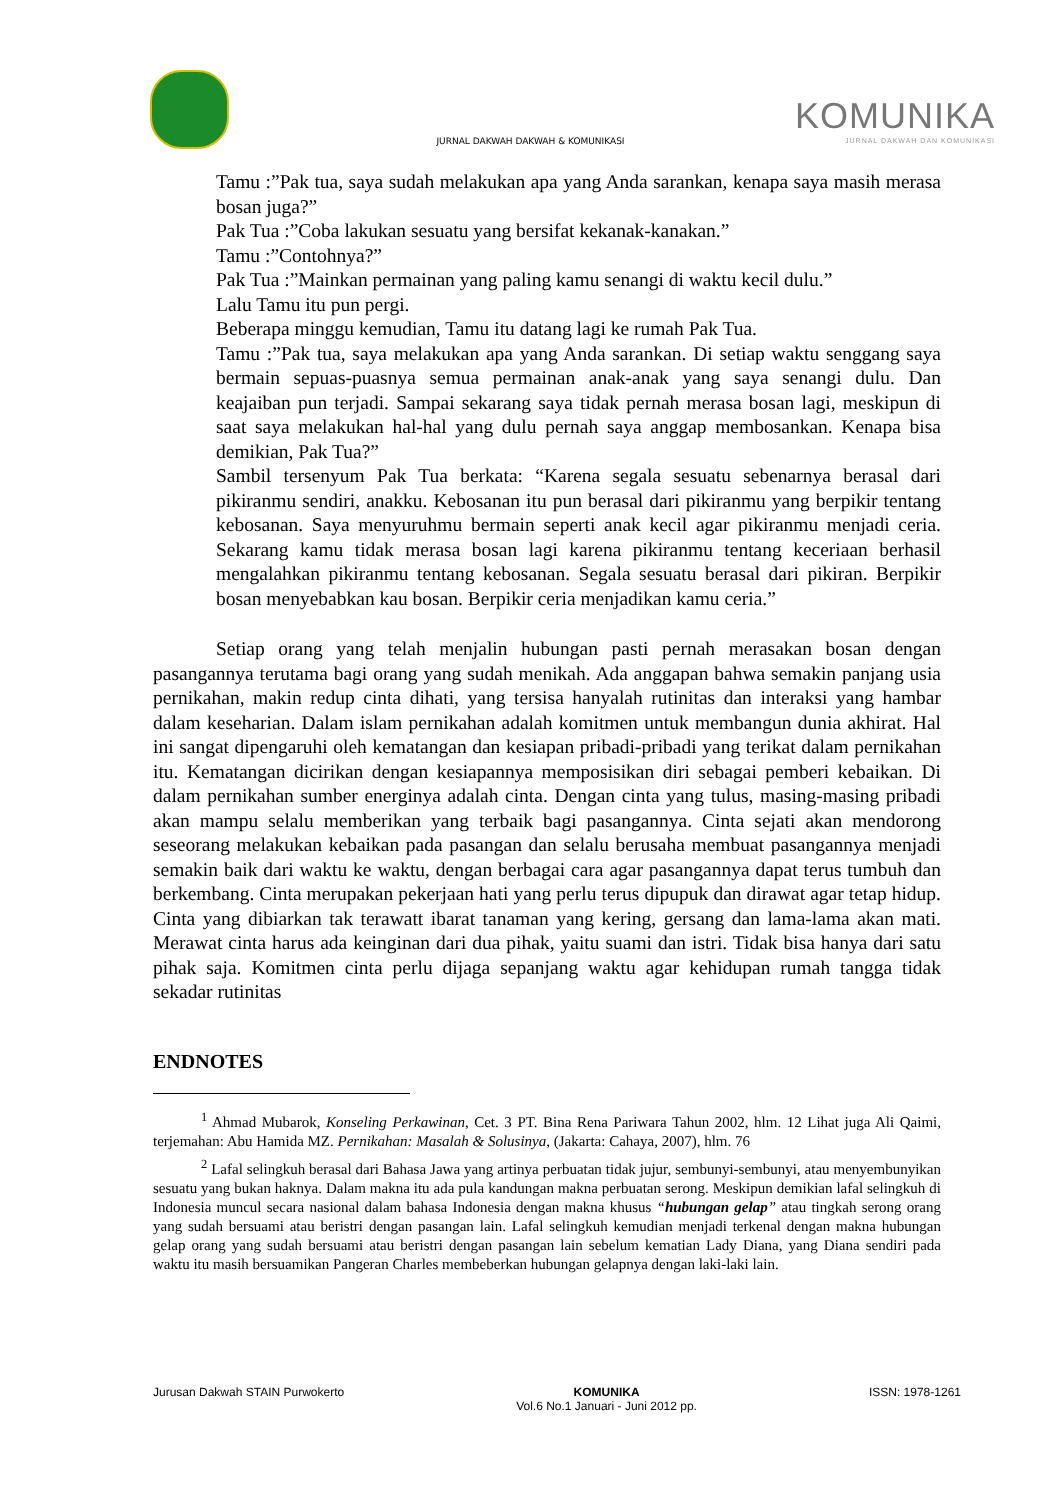KOMUNIKA
JURNAL DAKWAH DAN KOMUNIKASI
JURNAL DAKWAH DAKWAH & KOMUNIKASI
Tamu :”Pak tua, saya sudah melakukan apa yang Anda sarankan, kenapa saya masih merasa bosan juga?”
Pak Tua :”Coba lakukan sesuatu yang bersifat kekanak-kanakan.”
Tamu :”Contohnya?”
Pak Tua :”Mainkan permainan yang paling kamu senangi di waktu kecil dulu.”
Lalu Tamu itu pun pergi.
Beberapa minggu kemudian, Tamu itu datang lagi ke rumah Pak Tua.
Tamu :”Pak tua, saya melakukan apa yang Anda sarankan. Di setiap waktu senggang saya bermain sepuas-puasnya semua permainan anak-anak yang saya senangi dulu. Dan keajaiban pun terjadi. Sampai sekarang saya tidak pernah merasa bosan lagi, meskipun di saat saya melakukan hal-hal yang dulu pernah saya anggap membosankan. Kenapa bisa demikian, Pak Tua?”
Sambil tersenyum Pak Tua berkata: “Karena segala sesuatu sebenarnya berasal dari pikiranmu sendiri, anakku. Kebosanan itu pun berasal dari pikiranmu yang berpikir tentang kebosanan. Saya menyuruhmu bermain seperti anak kecil agar pikiranmu menjadi ceria. Sekarang kamu tidak merasa bosan lagi karena pikiranmu tentang keceriaan berhasil mengalahkan pikiranmu tentang kebosanan. Segala sesuatu berasal dari pikiran. Berpikir bosan menyebabkan kau bosan. Berpikir ceria menjadikan kamu ceria.”
Setiap orang yang telah menjalin hubungan pasti pernah merasakan bosan dengan pasangannya terutama bagi orang yang sudah menikah. Ada anggapan bahwa semakin panjang usia pernikahan, makin redup cinta dihati, yang tersisa hanyalah rutinitas dan interaksi yang hambar dalam keseharian. Dalam islam pernikahan adalah komitmen untuk membangun dunia akhirat. Hal ini sangat dipengaruhi oleh kematangan dan kesiapan pribadi-pribadi yang terikat dalam pernikahan itu. Kematangan dicirikan dengan kesiapannya memposisikan diri sebagai pemberi kebaikan. Di dalam pernikahan sumber energinya adalah cinta. Dengan cinta yang tulus, masing-masing pribadi akan mampu selalu memberikan yang terbaik bagi pasangannya. Cinta sejati akan mendorong seseorang melakukan kebaikan pada pasangan dan selalu berusaha membuat pasangannya menjadi semakin baik dari waktu ke waktu, dengan berbagai cara agar pasangannya dapat terus tumbuh dan berkembang. Cinta merupakan pekerjaan hati yang perlu terus dipupuk dan dirawat agar tetap hidup. Cinta yang dibiarkan tak terawatt ibarat tanaman yang kering, gersang dan lama-lama akan mati. Merawat cinta harus ada keinginan dari dua pihak, yaitu suami dan istri. Tidak bisa hanya dari satu pihak saja. Komitmen cinta perlu dijaga sepanjang waktu agar kehidupan rumah tangga tidak sekadar rutinitas
ENDNOTES
<sup>1</sup> Ahmad Mubarok, Konseling Perkawinan, Cet. 3 PT. Bina Rena Pariwara Tahun 2002, hlm. 12 Lihat juga Ali Qaimi, terjemahan: Abu Hamida MZ. Pernikahan: Masalah & Solusinya, (Jakarta: Cahaya, 2007), hlm. 76
<sup>2</sup> Lafal selingkuh berasal dari Bahasa Jawa yang artinya perbuatan tidak jujur, sembunyi-sembunyi, atau menyembunyikan sesuatu yang bukan haknya. Dalam makna itu ada pula kandungan makna perbuatan serong. Meskipun demikian lafal selingkuh di Indonesia muncul secara nasional dalam bahasa Indonesia dengan makna khusus “hubungan gelap” atau tingkah serong orang yang sudah bersuami atau beristri dengan pasangan lain. Lafal selingkuh kemudian menjadi terkenal dengan makna hubungan gelap orang yang sudah bersuami atau beristri dengan pasangan lain sebelum kematian Lady Diana, yang Diana sendiri pada waktu itu masih bersuamikan Pangeran Charles membeberkan hubungan gelapnya dengan laki-laki lain.
Jurusan Dakwah STAIN Purwokerto KOMUNIKA
Vol.6 No.1 Januari - Juni 2012 pp. ISSN: 1978-1261